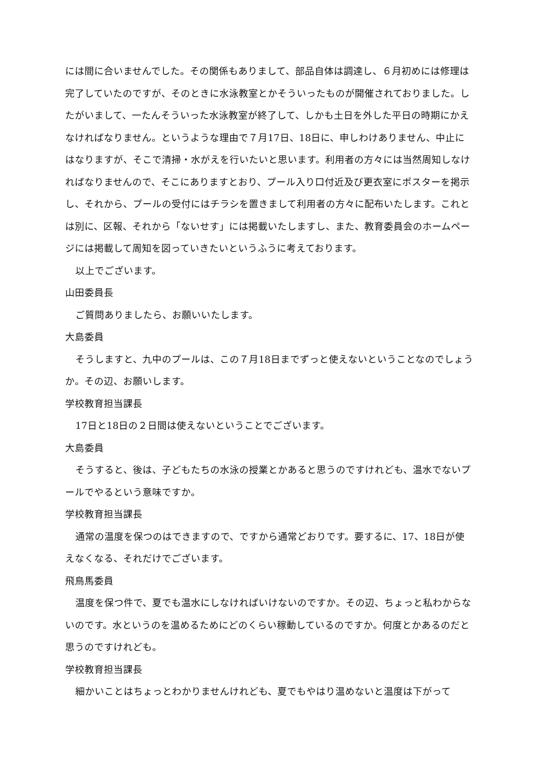には間に合いませんでした。その関係もありまして、部品自体は調達し、６月初めには修理は完了していたのですが、そのときに水泳教室とかそういったものが開催されておりました。したがいまして、一たんそういった水泳教室が終了して、しかも土日を外した平日の時期にかえなければなりません。というような理由で７月17日、18日に、申しわけありません、中止にはなりますが、そこで清掃・水がえを行いたいと思います。利用者の方々には当然周知しなければなりませんので、そこにありますとおり、プール入り口付近及び更衣室にポスターを掲示し、それから、プールの受付にはチラシを置きまして利用者の方々に配布いたします。これとは別に、区報、それから「ないせす」には掲載いたしますし、また、教育委員会のホームページには掲載して周知を図っていきたいというふうに考えております。
以上でございます。
山田委員長
ご質問ありましたら、お願いいたします。
大島委員
そうしますと、九中のプールは、この７月18日までずっと使えないということなのでしょうか。その辺、お願いします。
学校教育担当課長
17日と18日の２日間は使えないということでございます。
大島委員
そうすると、後は、子どもたちの水泳の授業とかあると思うのですけれども、温水でないプールでやるという意味ですか。
学校教育担当課長
通常の温度を保つのはできますので、ですから通常どおりです。要するに、17、18日が使えなくなる、それだけでございます。
飛鳥馬委員
温度を保つ件で、夏でも温水にしなければいけないのですか。その辺、ちょっと私わからないのです。水というのを温めるためにどのくらい稼動しているのですか。何度とかあるのだと思うのですけれども。
学校教育担当課長
細かいことはちょっとわかりませんけれども、夏でもやはり温めないと温度は下がって